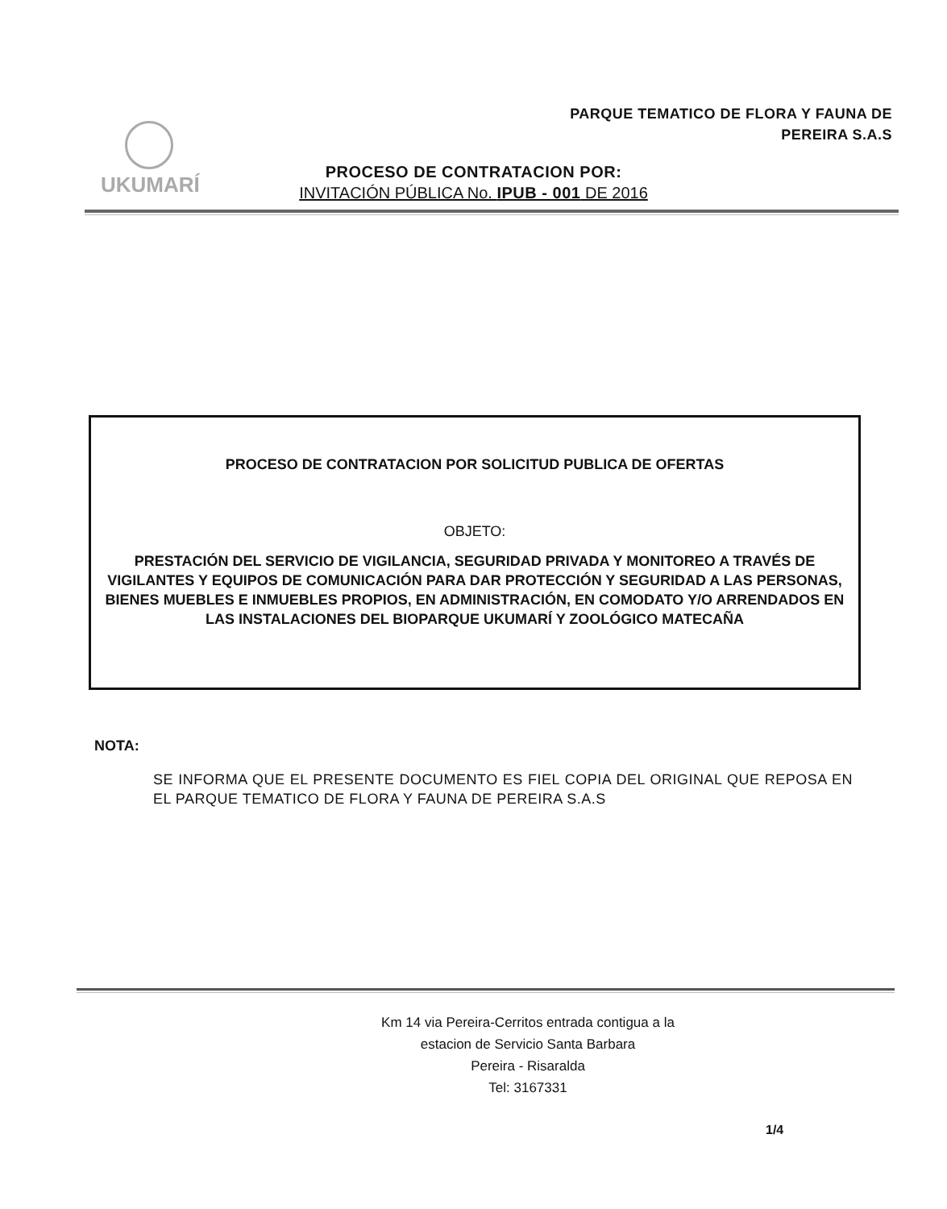PARQUE TEMATICO DE FLORA Y FAUNA DE
PEREIRA S.A.S
UKUMARÍ
PROCESO DE CONTRATACION POR:
INVITACIÓN PÚBLICA No. IPUB - 001 DE 2016
PROCESO DE CONTRATACION POR SOLICITUD PUBLICA DE OFERTAS
OBJETO:
PRESTACIÓN DEL SERVICIO DE VIGILANCIA, SEGURIDAD PRIVADA Y MONITOREO A TRAVÉS DE VIGILANTES Y EQUIPOS DE COMUNICACIÓN PARA DAR PROTECCIÓN Y SEGURIDAD A LAS PERSONAS, BIENES MUEBLES E INMUEBLES PROPIOS, EN ADMINISTRACIÓN, EN COMODATO Y/O ARRENDADOS EN LAS INSTALACIONES DEL BIOPARQUE UKUMARÍ Y ZOOLÓGICO MATECAÑA
NOTA:
SE INFORMA QUE EL PRESENTE DOCUMENTO ES FIEL COPIA DEL ORIGINAL QUE REPOSA EN EL PARQUE TEMATICO DE FLORA Y FAUNA DE PEREIRA S.A.S
Km 14 via Pereira-Cerritos entrada contigua a la
estacion de Servicio Santa Barbara
Pereira - Risaralda
Tel: 3167331
1/4